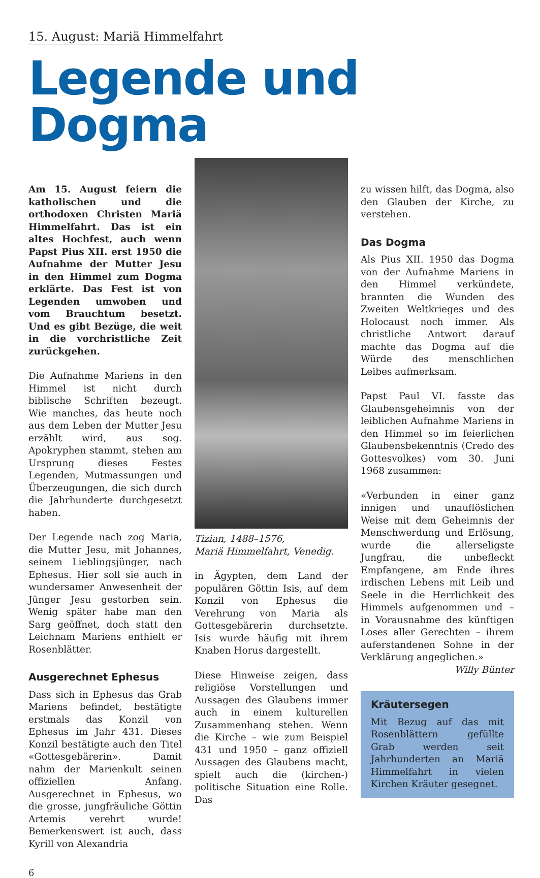15. August: Mariä Himmelfahrt
Legende und Dogma
Am 15. August feiern die katholischen und die orthodoxen Christen Mariä Himmelfahrt. Das ist ein altes Hochfest, auch wenn Papst Pius XII. erst 1950 die Aufnahme der Mutter Jesu in den Himmel zum Dogma erklärte. Das Fest ist von Legenden umwoben und vom Brauchtum besetzt. Und es gibt Bezüge, die weit in die vorchristliche Zeit zurückgehen.
Die Aufnahme Mariens in den Himmel ist nicht durch biblische Schriften bezeugt. Wie manches, das heute noch aus dem Leben der Mutter Jesu erzählt wird, aus sog. Apokryphen stammt, stehen am Ursprung dieses Festes Legenden, Mutmassungen und Überzeugungen, die sich durch die Jahrhunderte durchgesetzt haben.
Der Legende nach zog Maria, die Mutter Jesu, mit Johannes, seinem Lieblingsjünger, nach Ephesus. Hier soll sie auch in wundersamer Anwesenheit der Jünger Jesu gestorben sein. Wenig später habe man den Sarg geöffnet, doch statt den Leichnam Mariens enthielt er Rosenblätter.
Ausgerechnet Ephesus
Dass sich in Ephesus das Grab Mariens befindet, bestätigte erstmals das Konzil von Ephesus im Jahr 431. Dieses Konzil bestätigte auch den Titel «Gottesgebärerin». Damit nahm der Marienkult seinen offiziellen Anfang. Ausgerechnet in Ephesus, wo die grosse, jungfräuliche Göttin Artemis verehrt wurde! Bemerkenswert ist auch, dass Kyrill von Alexandria
Tizian, 1488–1576,
Mariä Himmelfahrt, Venedig.
in Ägypten, dem Land der populären Göttin Isis, auf dem Konzil von Ephesus die Verehrung von Maria als Gottesgebärerin durchsetzte. Isis wurde häufig mit ihrem Knaben Horus dargestellt.
Diese Hinweise zeigen, dass religiöse Vorstellungen und Aussagen des Glaubens immer auch in einem kulturellen Zusammenhang stehen. Wenn die Kirche – wie zum Beispiel 431 und 1950 – ganz offiziell Aussagen des Glaubens macht, spielt auch die (kirchen-) politische Situation eine Rolle. Das
zu wissen hilft, das Dogma, also den Glauben der Kirche, zu verstehen.
Das Dogma
Als Pius XII. 1950 das Dogma von der Aufnahme Mariens in den Himmel verkündete, brannten die Wunden des Zweiten Weltkrieges und des Holocaust noch immer. Als christliche Antwort darauf machte das Dogma auf die Würde des menschlichen Leibes aufmerksam.
Papst Paul VI. fasste das Glaubensgeheimnis von der leiblichen Aufnahme Mariens in den Himmel so im feierlichen Glaubensbekenntnis (Credo des Gottesvolkes) vom 30. Juni 1968 zusammen:
«Verbunden in einer ganz innigen und unauflöslichen Weise mit dem Geheimnis der Menschwerdung und Erlösung, wurde die allerseligste Jungfrau, die unbefleckt Empfangene, am Ende ihres irdischen Lebens mit Leib und Seele in die Herrlichkeit des Himmels aufgenommen und – in Vorausnahme des künftigen Loses aller Gerechten – ihrem auferstandenen Sohne in der Verklärung angeglichen.»
Willy Bünter
Kräutersegen
Mit Bezug auf das mit Rosenblättern gefüllte Grab werden seit Jahrhunderten an Mariä Himmelfahrt in vielen Kirchen Kräuter gesegnet.
6